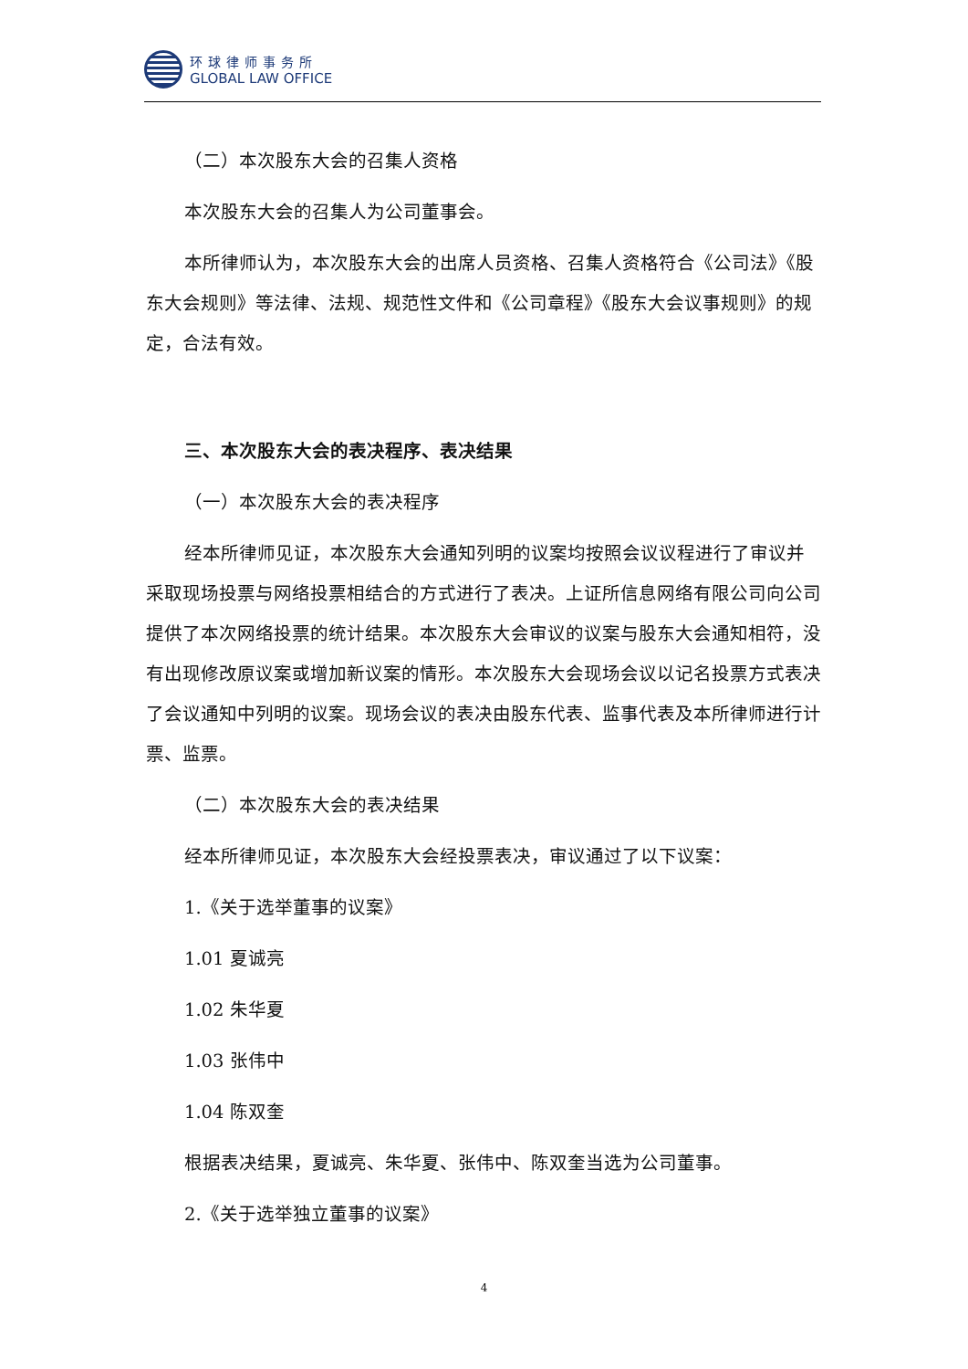环球律师事务所
GLOBAL LAW OFFICE
（二）本次股东大会的召集人资格
本次股东大会的召集人为公司董事会。
本所律师认为，本次股东大会的出席人员资格、召集人资格符合《公司法》《股东大会规则》等法律、法规、规范性文件和《公司章程》《股东大会议事规则》的规定，合法有效。
三、本次股东大会的表决程序、表决结果
（一）本次股东大会的表决程序
经本所律师见证，本次股东大会通知列明的议案均按照会议议程进行了审议并采取现场投票与网络投票相结合的方式进行了表决。上证所信息网络有限公司向公司提供了本次网络投票的统计结果。本次股东大会审议的议案与股东大会通知相符，没有出现修改原议案或增加新议案的情形。本次股东大会现场会议以记名投票方式表决了会议通知中列明的议案。现场会议的表决由股东代表、监事代表及本所律师进行计票、监票。
（二）本次股东大会的表决结果
经本所律师见证，本次股东大会经投票表决，审议通过了以下议案：
1.《关于选举董事的议案》
1.01 夏诚亮
1.02 朱华夏
1.03 张伟中
1.04 陈双奎
根据表决结果，夏诚亮、朱华夏、张伟中、陈双奎当选为公司董事。
2.《关于选举独立董事的议案》
4